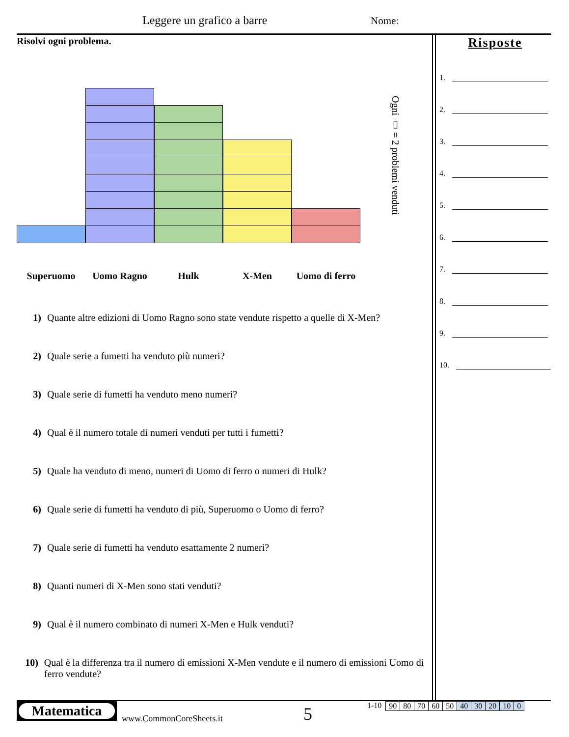Leggere un grafico a barre Nome:
Risolvi ogni problema.
Superuomo Uomo Ragno Hulk X-Men
Uomo di ferro
Ogni ▯ = 2 problemi venduti
1) Quante altre edizioni di Uomo Ragno sono state vendute rispetto a quelle di X-Men?
2) Quale serie a fumetti ha venduto più numeri?
3) Quale serie di fumetti ha venduto meno numeri?
4) Qual è il numero totale di numeri venduti per tutti i fumetti?
5) Quale ha venduto di meno, numeri di Uomo di ferro o numeri di Hulk?
6) Quale serie di fumetti ha venduto di più, Superuomo o Uomo di ferro?
7) Quale serie di fumetti ha venduto esattamente 2 numeri?
8) Quanti numeri di X-Men sono stati venduti?
9) Qual è il numero combinato di numeri X-Men e Hulk venduti?
10) Qual è la differenza tra il numero di emissioni X-Men vendute e il numero di emissioni Uomo di ferro vendute?
Risposte
1.
2.
3.
4.
5.
6.
7.
8.
9.
10.
Matematica
www.CommonCoreSheets.it
5
1-10
| 90 | 80 | 70 | 60 | 50 | 40 | 30 | 20 | 10 | 0 |